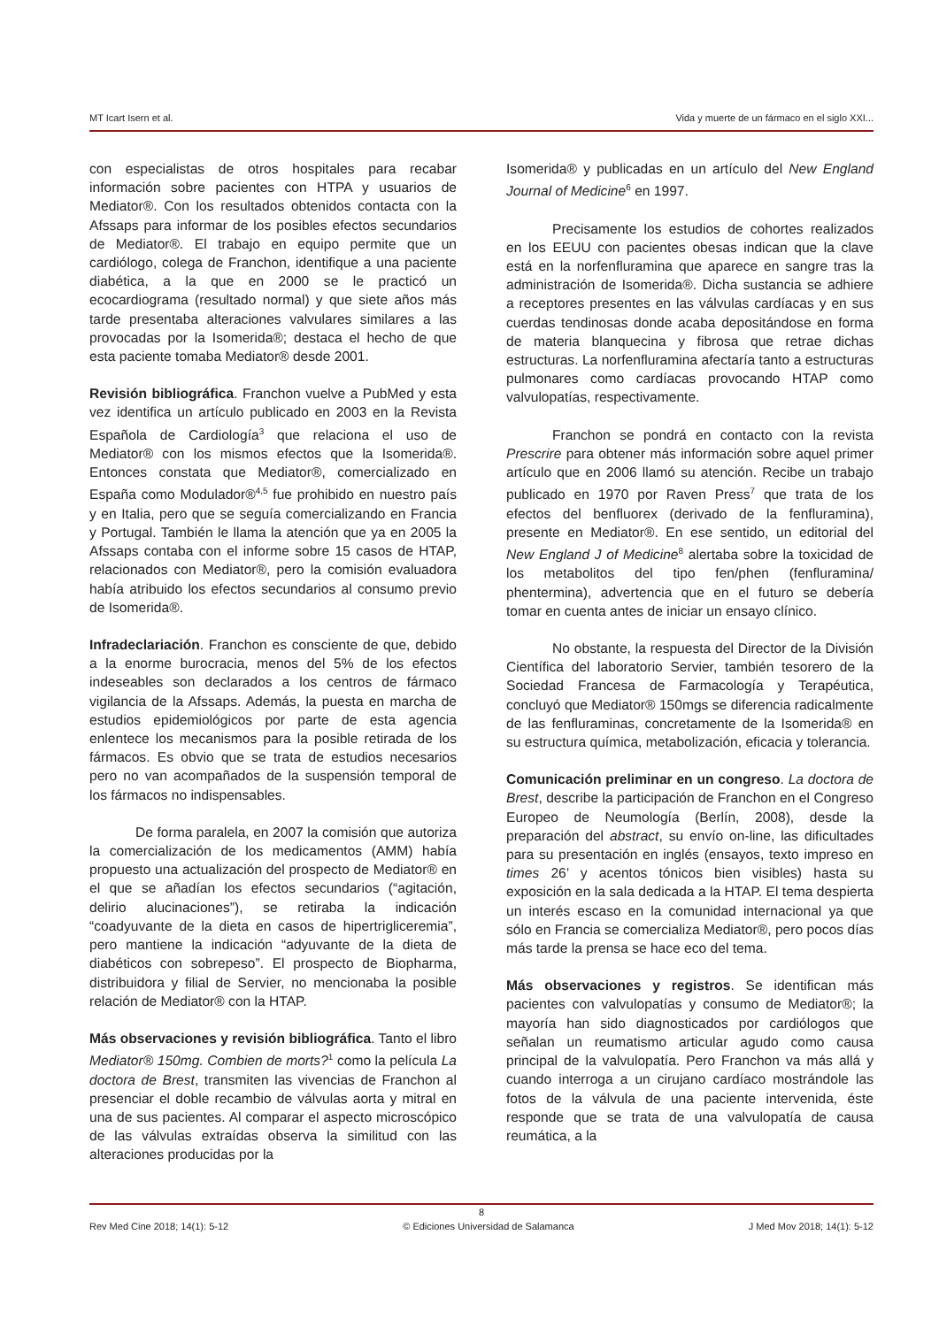MT Icart Isern et al. Vida y muerte de un fármaco en el siglo XXI...
con especialistas de otros hospitales para recabar información sobre pacientes con HTPA y usuarios de Mediator®. Con los resultados obtenidos contacta con la Afssaps para informar de los posibles efectos secundarios de Mediator®. El trabajo en equipo permite que un cardiólogo, colega de Franchon, identifique a una paciente diabética, a la que en 2000 se le practicó un ecocardiograma (resultado normal) y que siete años más tarde presentaba alteraciones valvulares similares a las provocadas por la Isomerida®; destaca el hecho de que esta paciente tomaba Mediator® desde 2001.
Revisión bibliográfica. Franchon vuelve a PubMed y esta vez identifica un artículo publicado en 2003 en la Revista Española de Cardiología<sup>3</sup> que relaciona el uso de Mediator® con los mismos efectos que la Isomerida®. Entonces constata que Mediator®, comercializado en España como Modulador®<sup>4,5</sup> fue prohibido en nuestro país y en Italia, pero que se seguía comercializando en Francia y Portugal. También le llama la atención que ya en 2005 la Afssaps contaba con el informe sobre 15 casos de HTAP, relacionados con Mediator®, pero la comisión evaluadora había atribuido los efectos secundarios al consumo previo de Isomerida®.
Infradeclariación. Franchon es consciente de que, debido a la enorme burocracia, menos del 5% de los efectos indeseables son declarados a los centros de fármaco vigilancia de la Afssaps. Además, la puesta en marcha de estudios epidemiológicos por parte de esta agencia enlentece los mecanismos para la posible retirada de los fármacos. Es obvio que se trata de estudios necesarios pero no van acompañados de la suspensión temporal de los fármacos no indispensables.
De forma paralela, en 2007 la comisión que autoriza la comercialización de los medicamentos (AMM) había propuesto una actualización del prospecto de Mediator® en el que se añadían los efectos secundarios (“agitación, delirio alucinaciones”), se retiraba la indicación “coadyuvante de la dieta en casos de hipertrigliceremia”, pero mantiene la indicación “adyuvante de la dieta de diabéticos con sobrepeso”. El prospecto de Biopharma, distribuidora y filial de Servier, no mencionaba la posible relación de Mediator® con la HTAP.
Más observaciones y revisión bibliográfica. Tanto el libro Mediator® 150mg. Combien de morts?<sup>1</sup> como la película La doctora de Brest, transmiten las vivencias de Franchon al presenciar el doble recambio de válvulas aorta y mitral en una de sus pacientes. Al comparar el aspecto microscópico de las válvulas extraídas observa la similitud con las alteraciones producidas por la
Isomerida® y publicadas en un artículo del New England Journal of Medicine<sup>6</sup> en 1997.
Precisamente los estudios de cohortes realizados en los EEUU con pacientes obesas indican que la clave está en la norfenfluramina que aparece en sangre tras la administración de Isomerida®. Dicha sustancia se adhiere a receptores presentes en las válvulas cardíacas y en sus cuerdas tendinosas donde acaba depositándose en forma de materia blanquecina y fibrosa que retrae dichas estructuras. La norfenfluramina afectaría tanto a estructuras pulmonares como cardíacas provocando HTAP como valvulopatías, respectivamente.
Franchon se pondrá en contacto con la revista Prescrire para obtener más información sobre aquel primer artículo que en 2006 llamó su atención. Recibe un trabajo publicado en 1970 por Raven Press<sup>7</sup> que trata de los efectos del benfluorex (derivado de la fenfluramina), presente en Mediator®. En ese sentido, un editorial del New England J of Medicine<sup>8</sup> alertaba sobre la toxicidad de los metabolitos del tipo fen/phen (fenfluramina/ phentermina), advertencia que en el futuro se debería tomar en cuenta antes de iniciar un ensayo clínico.
No obstante, la respuesta del Director de la División Científica del laboratorio Servier, también tesorero de la Sociedad Francesa de Farmacología y Terapéutica, concluyó que Mediator® 150mgs se diferencia radicalmente de las fenfluraminas, concretamente de la Isomerida® en su estructura química, metabolización, eficacia y tolerancia.
Comunicación preliminar en un congreso. La doctora de Brest, describe la participación de Franchon en el Congreso Europeo de Neumología (Berlín, 2008), desde la preparación del abstract, su envío on-line, las dificultades para su presentación en inglés (ensayos, texto impreso en times 26’ y acentos tónicos bien visibles) hasta su exposición en la sala dedicada a la HTAP. El tema despierta un interés escaso en la comunidad internacional ya que sólo en Francia se comercializa Mediator®, pero pocos días más tarde la prensa se hace eco del tema.
Más observaciones y registros. Se identifican más pacientes con valvulopatías y consumo de Mediator®; la mayoría han sido diagnosticados por cardiólogos que señalan un reumatismo articular agudo como causa principal de la valvulopatía. Pero Franchon va más allá y cuando interroga a un cirujano cardíaco mostrándole las fotos de la válvula de una paciente intervenida, éste responde que se trata de una valvulopatía de causa reumática, a la
8
Rev Med Cine 2018; 14(1): 5-12 © Ediciones Universidad de Salamanca J Med Mov 2018; 14(1): 5-12